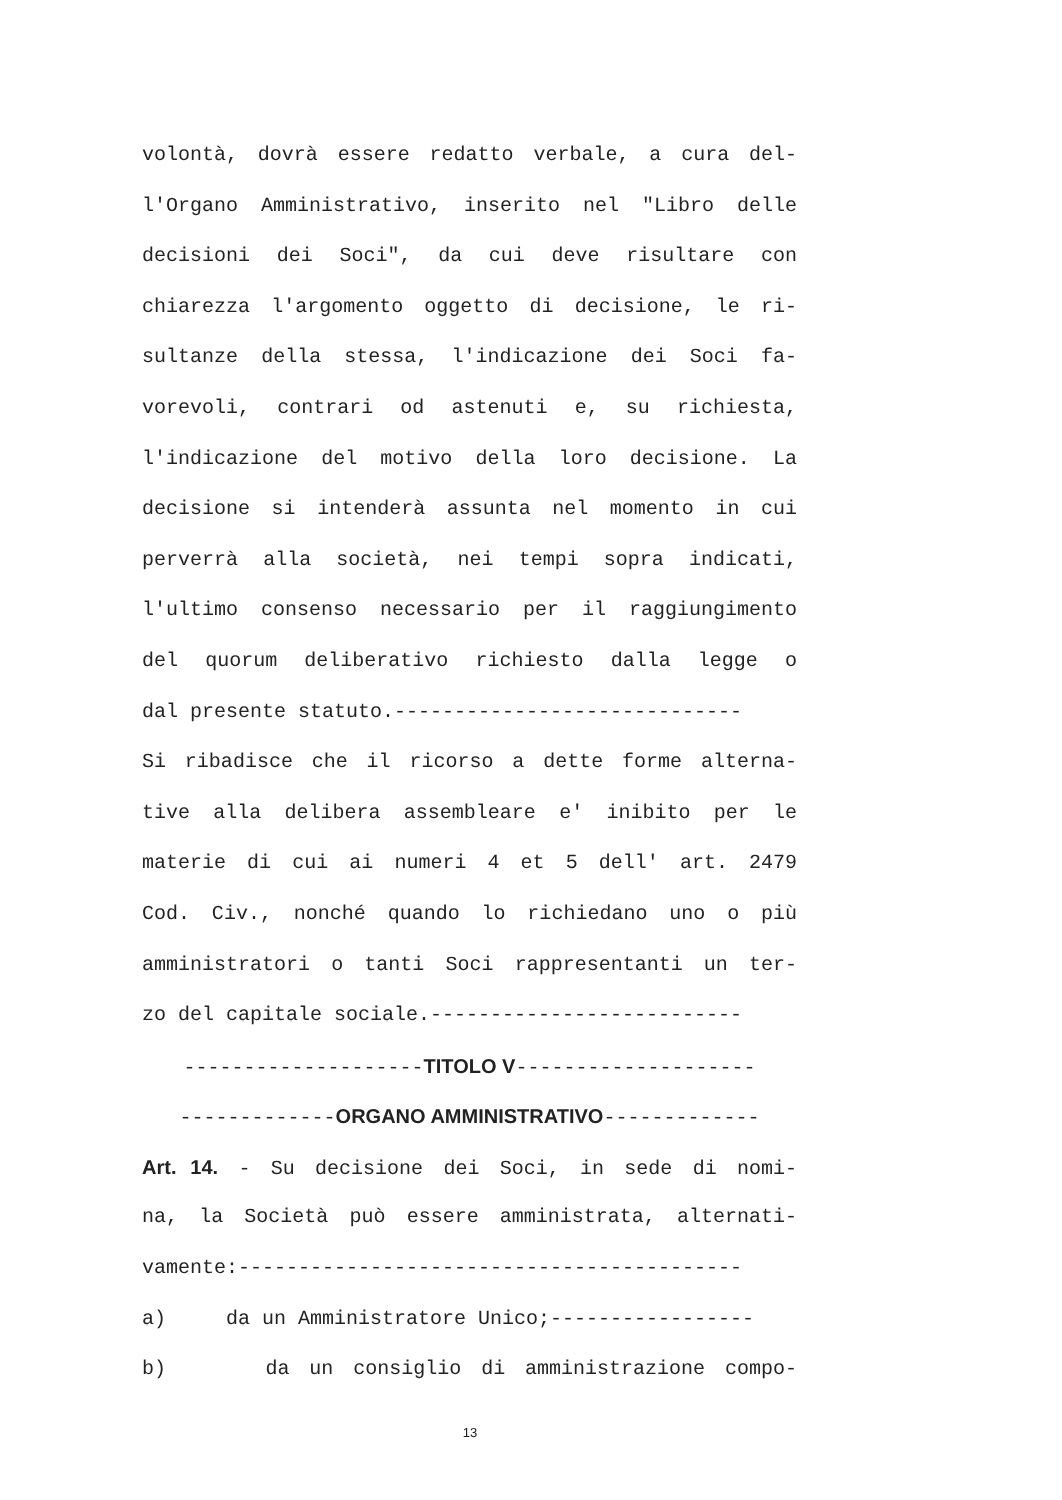volontà, dovrà essere redatto verbale, a cura del-
l'Organo Amministrativo, inserito nel "Libro delle
decisioni dei Soci", da cui deve risultare con
chiarezza l'argomento oggetto di decisione, le ri-
sultanze della stessa, l'indicazione dei Soci fa-
vorevoli, contrari od astenuti e, su richiesta,
l'indicazione del motivo della loro decisione. La
decisione si intenderà assunta nel momento in cui
perverrà alla società, nei tempi sopra indicati,
l'ultimo consenso necessario per il raggiungimento
del quorum deliberativo richiesto dalla legge o
dal presente statuto.-----------------------------
Si ribadisce che il ricorso a dette forme alterna-
tive alla delibera assembleare e' inibito per le
materie di cui ai numeri 4 et 5 dell' art. 2479
Cod. Civ., nonché quando lo richiedano uno o più
amministratori o tanti Soci rappresentanti un ter-
zo del capitale sociale.--------------------------
--------------------TITOLO V--------------------
-------------ORGANO AMMINISTRATIVO-------------
Art. 14. - Su decisione dei Soci, in sede di nomi-
na, la Società può essere amministrata, alternati-
vamente:------------------------------------------
a) da un Amministratore Unico;-----------------
b) da un consiglio di amministrazione compo-
13